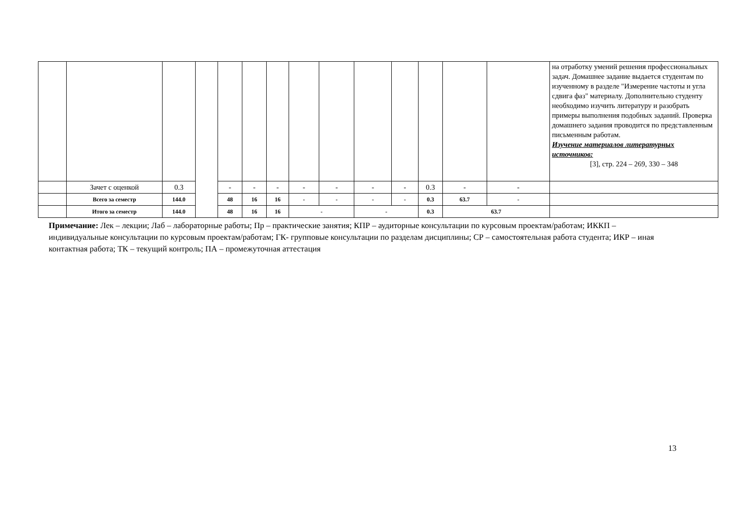| | | | | | | | | | | | | | | на отработку умений решения профессиональных задач. Домашнее задание выдается студентам по изученному в разделе "Измерение частоты и угла сдвига фаз" материалу. Дополнительно студенту необходимо изучить литературу и разобрать примеры выполнения подобных заданий. Проверка домашнего задания проводится по представленным письменным работам. Изучение материалов литературных источников: [3], стр. 224 – 269, 330 – 348 |
| | Зачет с оценкой | 0.3 | | - | - | - | - | - | - | - | 0.3 | - | - | |
| | Всего за семестр | 144.0 | | 48 | 16 | 16 | - | - | - | - | 0.3 | 63.7 | - | |
| | Итого за семестр | 144.0 | | 48 | 16 | 16 | - | | - | | 0.3 | 63.7 | | |
Примечание: Лек – лекции; Лаб – лабораторные работы; Пр – практические занятия; КПР – аудиторные консультации по курсовым проектам/работам; ИККП – индивидуальные консультации по курсовым проектам/работам; ГК- групповые консультации по разделам дисциплины; СР – самостоятельная работа студента; ИКР – иная контактная работа; ТК – текущий контроль; ПА – промежуточная аттестация
13